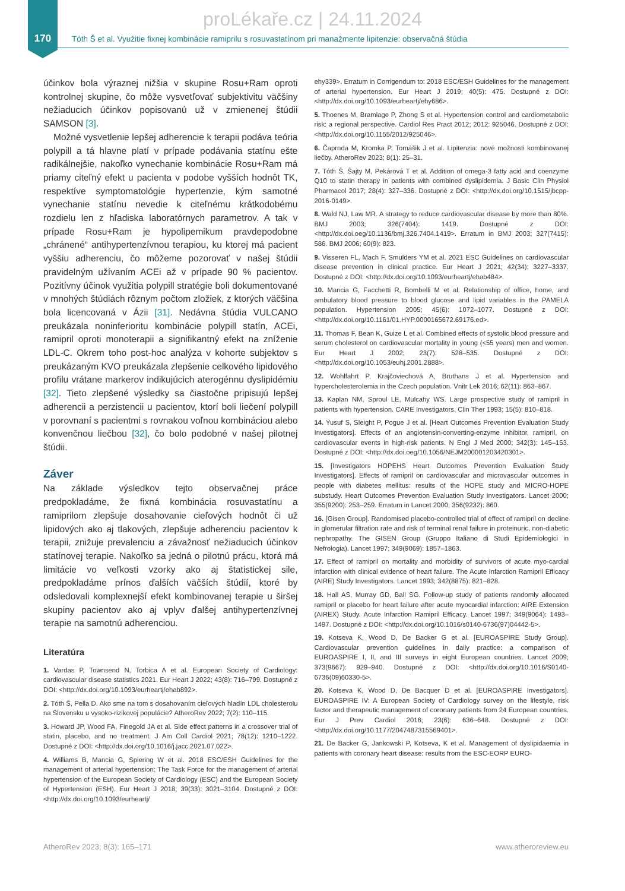proLékaře.cz | 24.11.2024
170
Tóth Š et al. Využitie fixnej kombinácie ramiprilu s rosuvastatínom pri manažmente lipitenzie: observačná štúdia
účinkov bola výraznej nižšia v skupine Rosu+Ram oproti kontrolnej skupine, čo môže vysvetľovať subjektivitu väčšiny nežiaducich účinkov popisovanú už v zmienenej štúdii SAMSON [3].
Možné vysvetlenie lepšej adherencie k terapii podáva teória polypill a tá hlavne platí v prípade podávania statínu ešte radikálnejšie, nakoľko vynechanie kombinácie Rosu+Ram má priamy citeľný efekt u pacienta v podobe vyšších hodnôt TK, respektíve symptomatológie hypertenzie, kým samotné vynechanie statínu nevedie k citeľnému krátkodobému rozdielu len z hľadiska laboratórnych parametrov. A tak v prípade Rosu+Ram je hypolipemikum pravdepodobne „chránené“ antihypertenzívnou terapiou, ku ktorej má pacient vyššiu adherenciu, čo môžeme pozorovať v našej štúdii pravidelným užívaním ACEi až v prípade 90 % pacientov. Pozitívny účinok využitia polypill stratégie boli dokumentované v mnohých štúdiách rôznym počtom zložiek, z ktorých väčšina bola licencovaná v Ázii [31]. Nedávna štúdia VULCANO preukázala noninferioritu kombinácie polypill statín, ACEi, ramipril oproti monoterapii a signifikantný efekt na zníženie LDL-C. Okrem toho post-hoc analýza v kohorte subjektov s preukázaným KVO preukázala zlepšenie celkového lipidového profilu vrátane markerov indikujúcich aterogénnu dyslipidémiu [32]. Tieto zlepšené výsledky sa čiastočne pripisujú lepšej adherencii a perzistencii u pacientov, ktorí boli liečení polypill v porovnaní s pacientmi s rovnakou voľnou kombináciou alebo konvenčnou liečbou [32], čo bolo podobné v našej pilotnej štúdii.
Záver
Na základe výsledkov tejto observačnej práce predpokladáme, že fixná kombinácia rosuvastatínu a ramiprilom zlepšuje dosahovanie cieľových hodnôt či už lipidových ako aj tlakových, zlepšuje adherenciu pacientov k terapii, znižuje prevalenciu a závažnosť nežiaducich účinkov statínovej terapie. Nakoľko sa jedná o pilotnú prácu, ktorá má limitácie vo veľkosti vzorky ako aj štatistickej sile, predpokladáme prínos ďalších väčších štúdií, ktoré by odsledovali komplexnejší efekt kombinovanej terapie u širšej skupiny pacientov ako aj vplyv ďalšej antihypertenzívnej terapie na samotnú adherenciou.
Literatúra
1. Vardas P, Townsend N, Torbica A et al. European Society of Cardiology: cardiovascular disease statistics 2021. Eur Heart J 2022; 43(8): 716–799. Dostupné z DOI: <http://dx.doi.org/10.1093/eurheartj/ehab892>.
2. Tóth Š, Pella D. Ako sme na tom s dosahovaním cieľových hladín LDL cholesterolu na Slovensku u vysoko-rizikovej populácie? AtheroRev 2022; 7(2): 110–115.
3. Howard JP, Wood FA, Finegold JA et al. Side effect patterns in a crossover trial of statin, placebo, and no treatment. J Am Coll Cardiol 2021; 78(12): 1210–1222. Dostupné z DOI: <http://dx.doi.org/10.1016/j.jacc.2021.07.022>.
4. Williams B, Mancia G, Spiering W et al. 2018 ESC/ESH Guidelines for the management of arterial hypertension: The Task Force for the management of arterial hypertension of the European Society of Cardiology (ESC) and the European Society of Hypertension (ESH). Eur Heart J 2018; 39(33): 3021–3104. Dostupné z DOI: <http://dx.doi.org/10.1093/eurheartj/
ehy339>. Erratum in Corrigendum to: 2018 ESC/ESH Guidelines for the management of arterial hypertension. Eur Heart J 2019; 40(5): 475. Dostupné z DOI: <http://dx.doi.org/10.1093/eurheartj/ehy686>.
5. Thoenes M, Bramlage P, Zhong S et al. Hypertension control and cardiometabolic risk: a regional perspective. Cardiol Res Pract 2012; 2012: 925046. Dostupné z DOI: <http://dx.doi.org/10.1155/2012/925046>.
6. Čaprnda M, Kromka P, Tomášik J et al. Lipitenzia: nové možnosti kombinovanej liečby. AtheroRev 2023; 8(1): 25–31.
7. Tóth Š, Šajty M, Pekárová T et al. Addition of omega-3 fatty acid and coenzyme Q10 to statin therapy in patients with combined dyslipidemia. J Basic Clin Physiol Pharmacol 2017; 28(4): 327–336. Dostupné z DOI: <http://dx.doi.org/10.1515/jbcpp-2016-0149>.
8. Wald NJ, Law MR. A strategy to reduce cardiovascular disease by more than 80%. BMJ 2003; 326(7404): 1419. Dostupné z DOI: <http://dx.doi.oeg/10.1136/bmj.326.7404.1419>. Erratum in BMJ 2003; 327(7415): 586. BMJ 2006; 60(9): 823.
9. Visseren FL, Mach F, Smulders YM et al. 2021 ESC Guidelines on cardiovascular disease prevention in clinical practice. Eur Heart J 2021; 42(34): 3227–3337. Dostupné z DOI: <http://dx.doi.org/10.1093/eurheartj/ehab484>.
10. Mancia G, Facchetti R, Bombelli M et al. Relationship of office, home, and ambulatory blood pressure to blood glucose and lipid variables in the PAMELA population. Hypertension 2005; 45(6): 1072–1077. Dostupné z DOI: <http://dx.doi.org/10.1161/01.HYP.0000165672.69176.ed>.
11. Thomas F, Bean K, Guize L et al. Combined effects of systolic blood pressure and serum cholesterol on cardiovascular mortality in young (<55 years) men and women. Eur Heart J 2002; 23(7): 528–535. Dostupné z DOI: <http://dx.doi.org/10.1053/euhj.2001.2888>.
12. Wohlfahrt P, Krajčoviechová A, Bruthans J et al. Hypertension and hypercholesterolemia in the Czech population. Vnitr Lek 2016; 62(11): 863–867.
13. Kaplan NM, Sproul LE, Mulcahy WS. Large prospective study of ramipril in patients with hypertension. CARE Investigators. Clin Ther 1993; 15(5): 810–818.
14. Yusuf S, Sleight P, Pogue J et al. [Heart Outcomes Prevention Evaluation Study Investigators]. Effects of an angiotensin-converting-enzyme inhibitor, ramipril, on cardiovascular events in high-risk patients. N Engl J Med 2000; 342(3): 145–153. Dostupné z DOI: <http://dx.doi.oeg/10.1056/NEJM200001203420301>.
15. [Investigators HOPEHS Heart Outcomes Prevention Evaluation Study Investigators]. Effects of ramipril on cardiovascular and microvascular outcomes in people with diabetes mellitus: results of the HOPE study and MICRO-HOPE substudy. Heart Outcomes Prevention Evaluation Study Investigators. Lancet 2000; 355(9200): 253–259. Erratum in Lancet 2000; 356(9232): 860.
16. [Gisen Group]. Randomised placebo-controlled trial of effect of ramipril on decline in glomerular filtration rate and risk of terminal renal failure in proteinuric, non-diabetic nephropathy. The GISEN Group (Gruppo Italiano di Studi Epidemiologici in Nefrologia). Lancet 1997; 349(9069): 1857–1863.
17. Effect of ramipril on mortality and morbidity of survivors of acute myo-cardial infarction with clinical evidence of heart failure. The Acute Infarction Ramipril Efficacy (AIRE) Study Investigators. Lancet 1993; 342(8875): 821–828.
18. Hall AS, Murray GD, Ball SG. Follow-up study of patients randomly allocated ramipril or placebo for heart failure after acute myocardial infarction: AIRE Extension (AIREX) Study. Acute Infarction Ramipril Efficacy. Lancet 1997; 349(9064): 1493–1497. Dostupné z DOI: <http://dx.doi.org/10.1016/s0140-6736(97)04442-5>.
19. Kotseva K, Wood D, De Backer G et al. [EUROASPIRE Study Group]. Cardiovascular prevention guidelines in daily practice: a comparison of EUROASPIRE I, II, and III surveys in eight European countries. Lancet 2009; 373(9667): 929–940. Dostupné z DOI: <http://dx.doi.org/10.1016/S0140-6736(09)60330-5>.
20. Kotseva K, Wood D, De Bacquer D et al. [EUROASPIRE Investigators]. EUROASPIRE IV: A European Society of Cardiology survey on the lifestyle, risk factor and therapeutic management of coronary patients from 24 European countries. Eur J Prev Cardiol 2016; 23(6): 636–648. Dostupné z DOI: <http://dx.doi.org/10.1177/2047487315569401>.
21. De Backer G, Jankowski P, Kotseva, K et al. Management of dyslipidaemia in patients with coronary heart disease: results from the ESC-EORP EURO-
AtheroRev 2023; 8(3): 165–171 www.atheroreview.eu